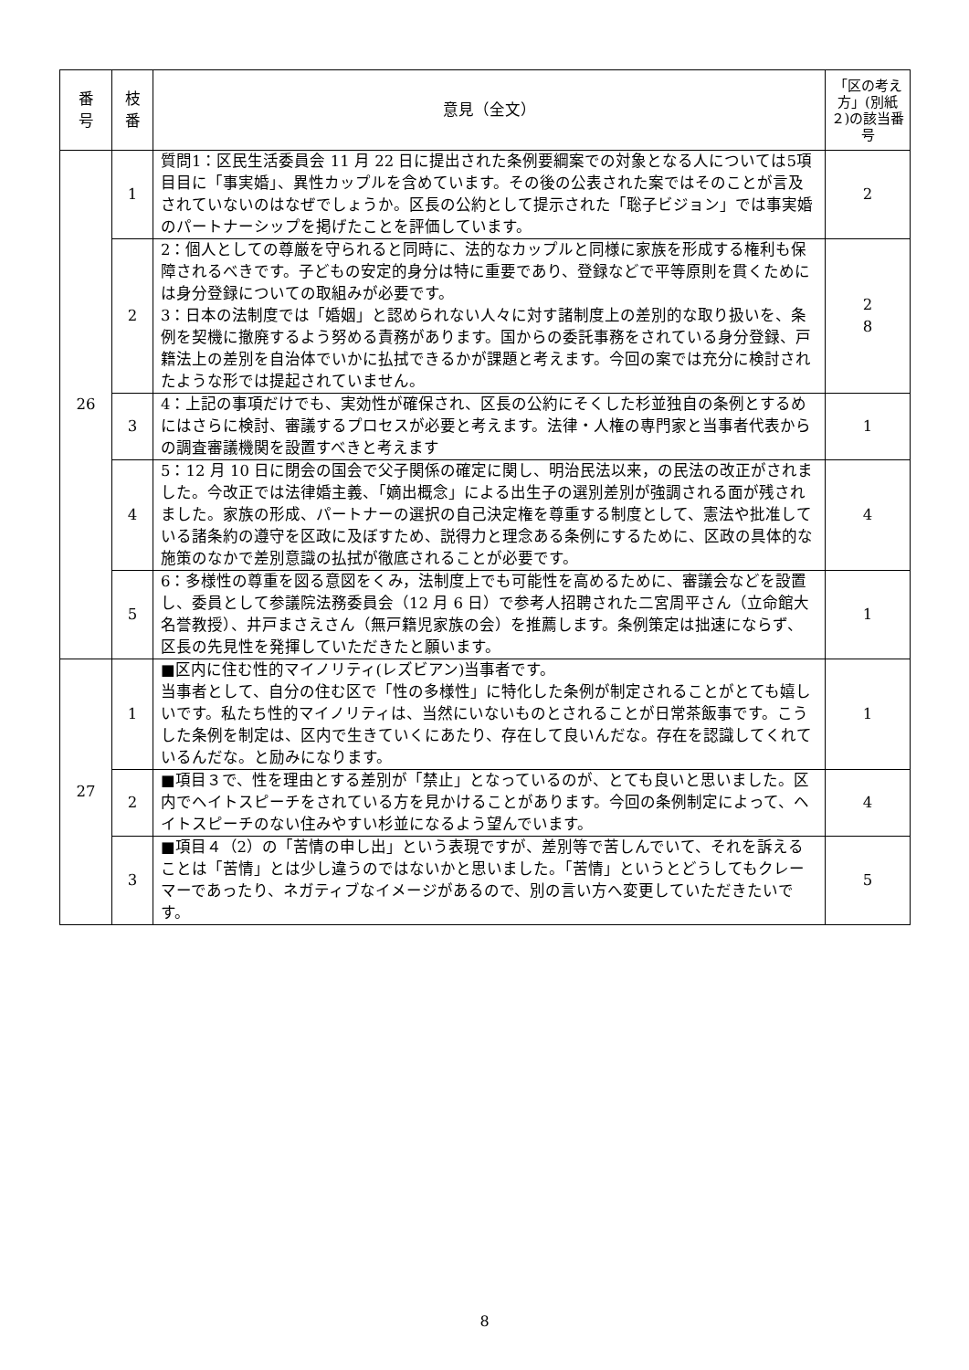| 番 号 | 枝 番 | 意見（全文） | 「区の考え方」(別紙２)の該当番号 |
| --- | --- | --- | --- |
| 26 | 1 | 質問1：区民生活委員会 11 月 22 日に提出された条例要綱案での対象となる人については5項目目に「事実婚」、異性カップルを含めています。その後の公表された案ではそのことが言及されていないのはなぜでしょうか。区長の公約として提示された「聡子ビジョン」では事実婚のパートナーシップを掲げたことを評価しています。 | 2 |
| | 2 | 2：個人としての尊厳を守られると同時に、法的なカップルと同様に家族を形成する権利も保障されるべきです。子どもの安定的身分は特に重要であり、登録などで平等原則を貫くためには身分登録についての取組みが必要です。 3：日本の法制度では「婚姻」と認められない人々に対す諸制度上の差別的な取り扱いを、条例を契機に撤廃するよう努める責務があります。国からの委託事務をされている身分登録、戸籍法上の差別を自治体でいかに払拭できるかが課題と考えます。今回の案では充分に検討されたような形では提起されていません。 | 2 8 |
| | 3 | 4：上記の事項だけでも、実効性が確保され、区長の公約にそくした杉並独自の条例とするめにはさらに検討、審議するプロセスが必要と考えます。法律・人権の専門家と当事者代表からの調査審議機関を設置すべきと考えます | 1 |
| | 4 | 5：12 月 10 日に閉会の国会で父子関係の確定に関し、明治民法以来，の民法の改正がされました。今改正では法律婚主義、「嫡出概念」による出生子の選別差別が強調される面が残されました。家族の形成、パートナーの選択の自己決定権を尊重する制度として、憲法や批准している諸条約の遵守を区政に及ぼすため、説得力と理念ある条例にするために、区政の具体的な施策のなかで差別意識の払拭が徹底されることが必要です。 | 4 |
| | 5 | 6：多様性の尊重を図る意図をくみ，法制度上でも可能性を高めるために、審議会などを設置し、委員として参議院法務委員会（12 月 6 日）で参考人招聘された二宮周平さん（立命館大名誉教授）、井戸まさえさん（無戸籍児家族の会）を推薦します。条例策定は拙速にならず、区長の先見性を発揮していただきたと願います。 | 1 |
| 27 | 1 | ■区内に住む性的マイノリティ(レズビアン)当事者です。 当事者として、自分の住む区で「性の多様性」に特化した条例が制定されることがとても嬉しいです。私たち性的マイノリティは、当然にいないものとされることが日常茶飯事です。こうした条例を制定は、区内で生きていくにあたり、存在して良いんだな。存在を認識してくれているんだな。と励みになります。 | 1 |
| | 2 | ■項目３で、性を理由とする差別が「禁止」となっているのが、とても良いと思いました。区内でヘイトスピーチをされている方を見かけることがあります。今回の条例制定によって、ヘイトスピーチのない住みやすい杉並になるよう望んでいます。 | 4 |
| | 3 | ■項目４（2）の「苦情の申し出」という表現ですが、差別等で苦しんでいて、それを訴えることは「苦情」とは少し違うのではないかと思いました。「苦情」というとどうしてもクレーマーであったり、ネガティブなイメージがあるので、別の言い方へ変更していただきたいです。 | 5 |
8